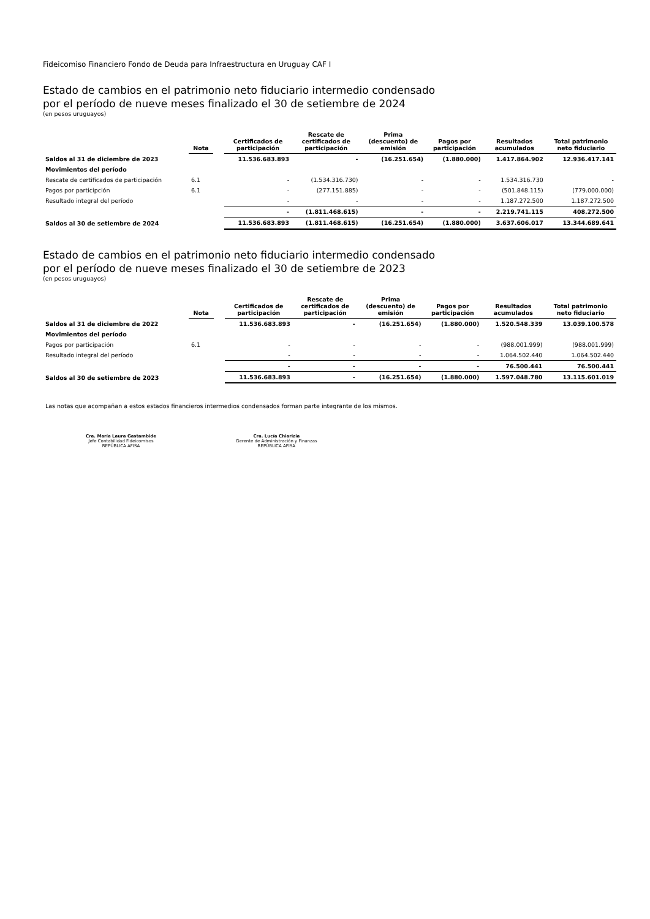Fideicomiso Financiero Fondo de Deuda para Infraestructura en Uruguay CAF I
Estado de cambios en el patrimonio neto fiduciario intermedio condensado
por el período de nueve meses finalizado el 30 de setiembre de 2024
(en pesos uruguayos)
| | Nota | | Certificados de participación | Rescate de certificados de participación | Prima (descuento) de emisión | Pagos por participación | Resultados acumulados | Total patrimonio neto fiduciario |
| --- | --- | --- | --- | --- | --- | --- | --- | --- |
| Saldos al 31 de diciembre de 2023 | | | 11.536.683.893 | - | (16.251.654) | (1.880.000) | 1.417.864.902 | 12.936.417.141 |
| Movimientos del período | | | | | | | | |
| Rescate de certificados de participación | 6.1 | | - | (1.534.316.730) | - | - | 1.534.316.730 | - |
| Pagos por participción | 6.1 | | - | (277.151.885) | - | - | (501.848.115) | (779.000.000) |
| Resultado integral del período | | | - | - | - | - | 1.187.272.500 | 1.187.272.500 |
| | | | - | (1.811.468.615) | - | - | 2.219.741.115 | 408.272.500 |
| Saldos al 30 de setiembre de 2024 | | | 11.536.683.893 | (1.811.468.615) | (16.251.654) | (1.880.000) | 3.637.606.017 | 13.344.689.641 |
Estado de cambios en el patrimonio neto fiduciario intermedio condensado
por el período de nueve meses finalizado el 30 de setiembre de 2023
(en pesos uruguayos)
| | Nota | | Certificados de participación | Rescate de certificados de participación | Prima (descuento) de emisión | Pagos por participación | Resultados acumulados | Total patrimonio neto fiduciario |
| --- | --- | --- | --- | --- | --- | --- | --- | --- |
| Saldos al 31 de diciembre de 2022 | | | 11.536.683.893 | - | (16.251.654) | (1.880.000) | 1.520.548.339 | 13.039.100.578 |
| Movimientos del período | | | | | | | | |
| Pagos por participación | 6.1 | | - | - | - | - | (988.001.999) | (988.001.999) |
| Resultado integral del período | | | - | - | - | - | 1.064.502.440 | 1.064.502.440 |
| | | | - | - | - | - | 76.500.441 | 76.500.441 |
| Saldos al 30 de setiembre de 2023 | | | 11.536.683.893 | - | (16.251.654) | (1.880.000) | 1.597.048.780 | 13.115.601.019 |
Las notas que acompañan a estos estados financieros intermedios condensados forman parte integrante de los mismos.
Cra. María Laura Gastambide
Jefe Contabilidad Fideicomisos
REPÚBLICA AFISA
Cra. Lucía Chiarizia
Gerente de Administración y Finanzas
REPÚBLICA AFISA